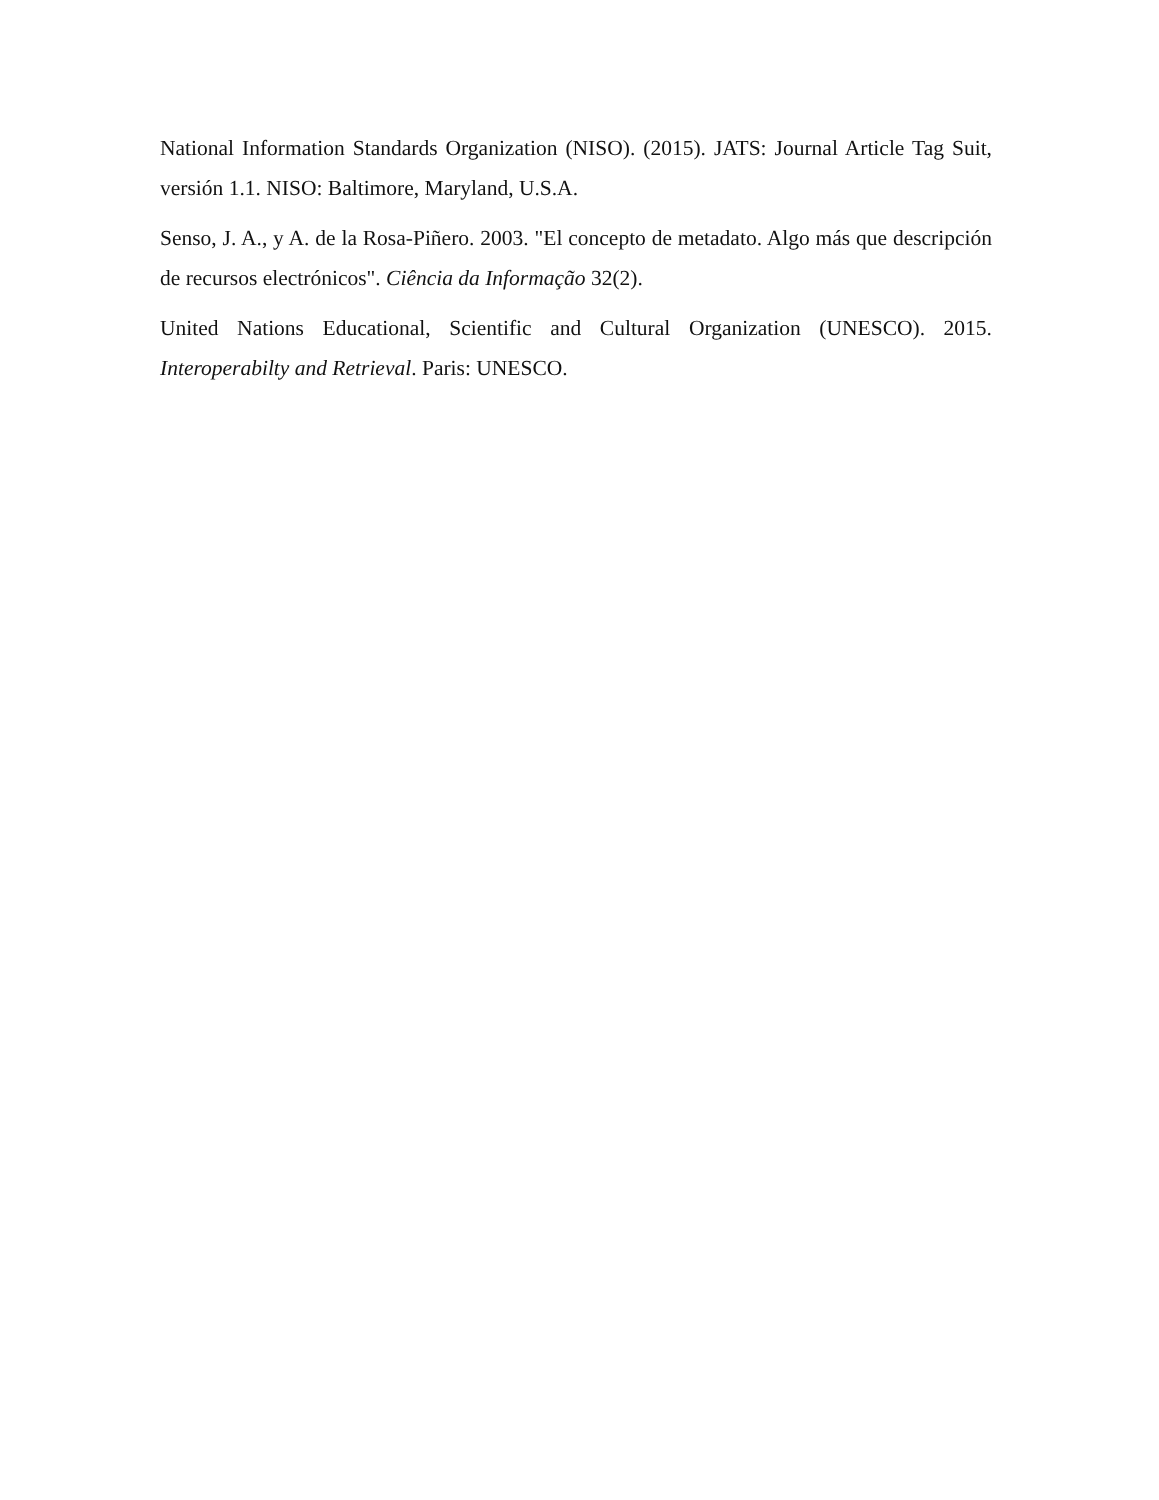National Information Standards Organization (NISO). (2015). JATS: Journal Article Tag Suit, versión 1.1. NISO: Baltimore, Maryland, U.S.A.
Senso, J. A., y A. de la Rosa-Piñero. 2003. "El concepto de metadato. Algo más que descripción de recursos electrónicos". Ciência da Informação 32(2).
United Nations Educational, Scientific and Cultural Organization (UNESCO). 2015. Interoperabilty and Retrieval. Paris: UNESCO.